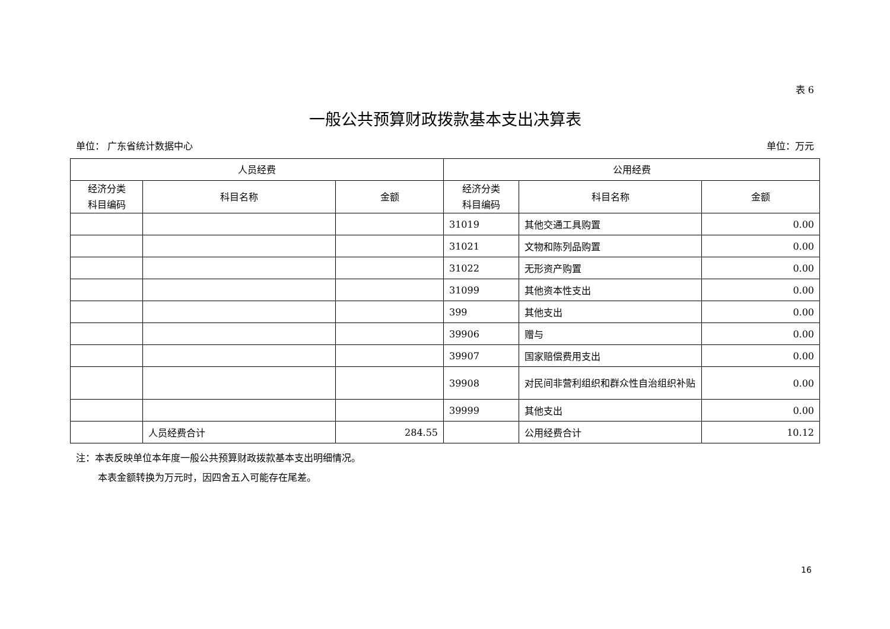表 6
一般公共预算财政拨款基本支出决算表
单位： 广东省统计数据中心 单位：万元
| 人员经费 | | | 公用经费 | | |
| --- | --- | --- | --- | --- | --- |
| 经济分类 科目编码 | 科目名称 | 金额 | 经济分类 科目编码 | 科目名称 | 金额 |
| | | | 31019 | 其他交通工具购置 | 0.00 |
| | | | 31021 | 文物和陈列品购置 | 0.00 |
| | | | 31022 | 无形资产购置 | 0.00 |
| | | | 31099 | 其他资本性支出 | 0.00 |
| | | | 399 | 其他支出 | 0.00 |
| | | | 39906 | 赠与 | 0.00 |
| | | | 39907 | 国家赔偿费用支出 | 0.00 |
| | | | 39908 | 对民间非营利组织和群众性自治组织补贴 | 0.00 |
| | | | 39999 | 其他支出 | 0.00 |
| | 人员经费合计 | 284.55 | | 公用经费合计 | 10.12 |
注：本表反映单位本年度一般公共预算财政拨款基本支出明细情况。
本表金额转换为万元时，因四舍五入可能存在尾差。
16